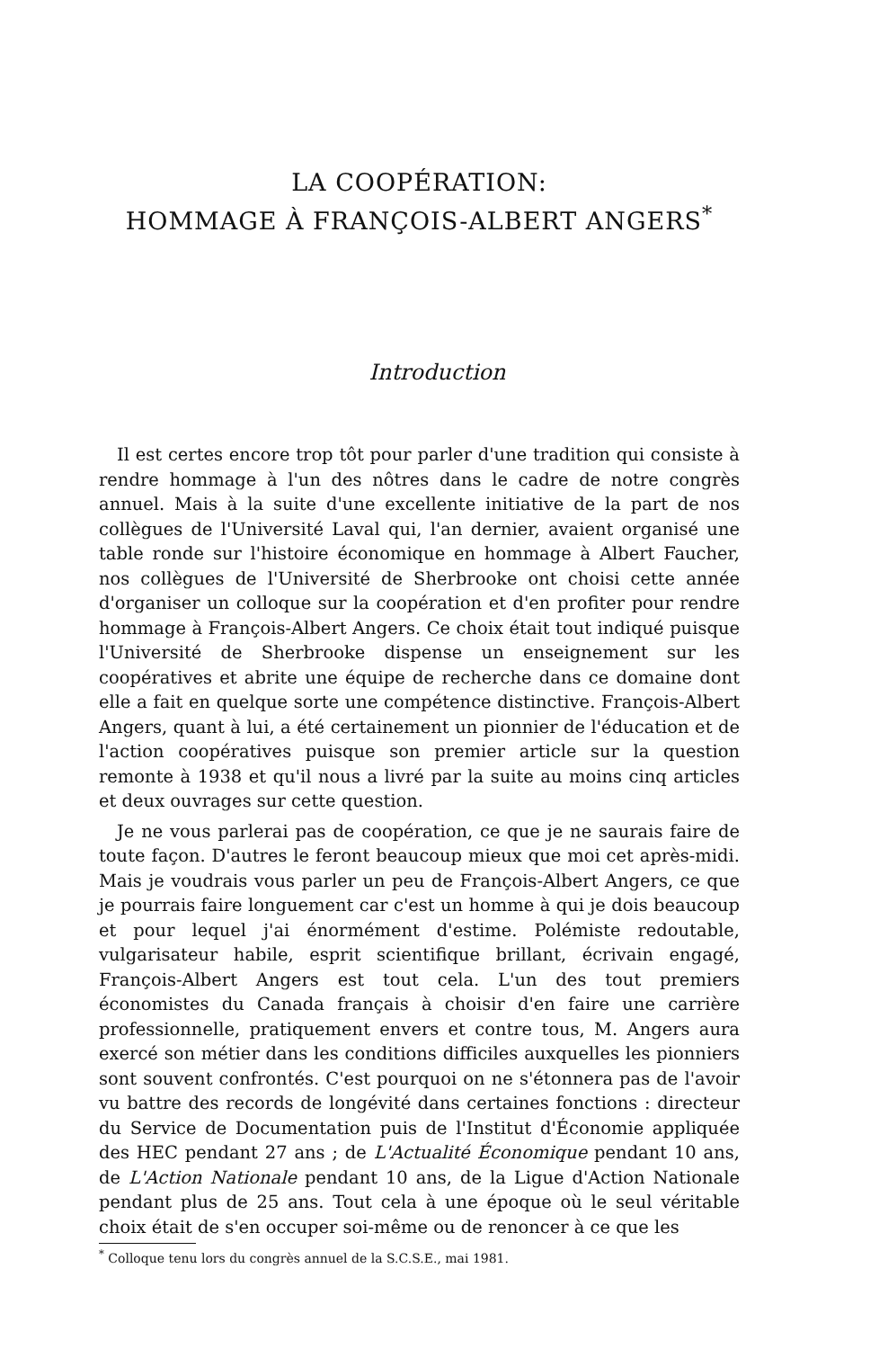LA COOPÉRATION:
HOMMAGE À FRANÇOIS-ALBERT ANGERS<sup>*</sup>
Introduction
Il est certes encore trop tôt pour parler d'une tradition qui consiste à rendre hommage à l'un des nôtres dans le cadre de notre congrès annuel. Mais à la suite d'une excellente initiative de la part de nos collègues de l'Université Laval qui, l'an dernier, avaient organisé une table ronde sur l'histoire économique en hommage à Albert Faucher, nos collègues de l'Université de Sherbrooke ont choisi cette année d'organiser un colloque sur la coopération et d'en profiter pour rendre hommage à François-Albert Angers. Ce choix était tout indiqué puisque l'Université de Sherbrooke dispense un enseignement sur les coopératives et abrite une équipe de recherche dans ce domaine dont elle a fait en quelque sorte une compétence distinctive. François-Albert Angers, quant à lui, a été certainement un pionnier de l'éducation et de l'action coopératives puisque son premier article sur la question remonte à 1938 et qu'il nous a livré par la suite au moins cinq articles et deux ouvrages sur cette question.
Je ne vous parlerai pas de coopération, ce que je ne saurais faire de toute façon. D'autres le feront beaucoup mieux que moi cet après-midi. Mais je voudrais vous parler un peu de François-Albert Angers, ce que je pourrais faire longuement car c'est un homme à qui je dois beaucoup et pour lequel j'ai énormément d'estime. Polémiste redoutable, vulgarisateur habile, esprit scientifique brillant, écrivain engagé, François-Albert Angers est tout cela. L'un des tout premiers économistes du Canada français à choisir d'en faire une carrière professionnelle, pratiquement envers et contre tous, M. Angers aura exercé son métier dans les conditions difficiles auxquelles les pionniers sont souvent confrontés. C'est pourquoi on ne s'étonnera pas de l'avoir vu battre des records de longévité dans certaines fonctions : directeur du Service de Documentation puis de l'Institut d'Économie appliquée des HEC pendant 27 ans ; de L'Actualité Économique pendant 10 ans, de L'Action Nationale pendant 10 ans, de la Ligue d'Action Nationale pendant plus de 25 ans. Tout cela à une époque où le seul véritable choix était de s'en occuper soi-même ou de renoncer à ce que les
<sup>*</sup> Colloque tenu lors du congrès annuel de la S.C.S.E., mai 1981.